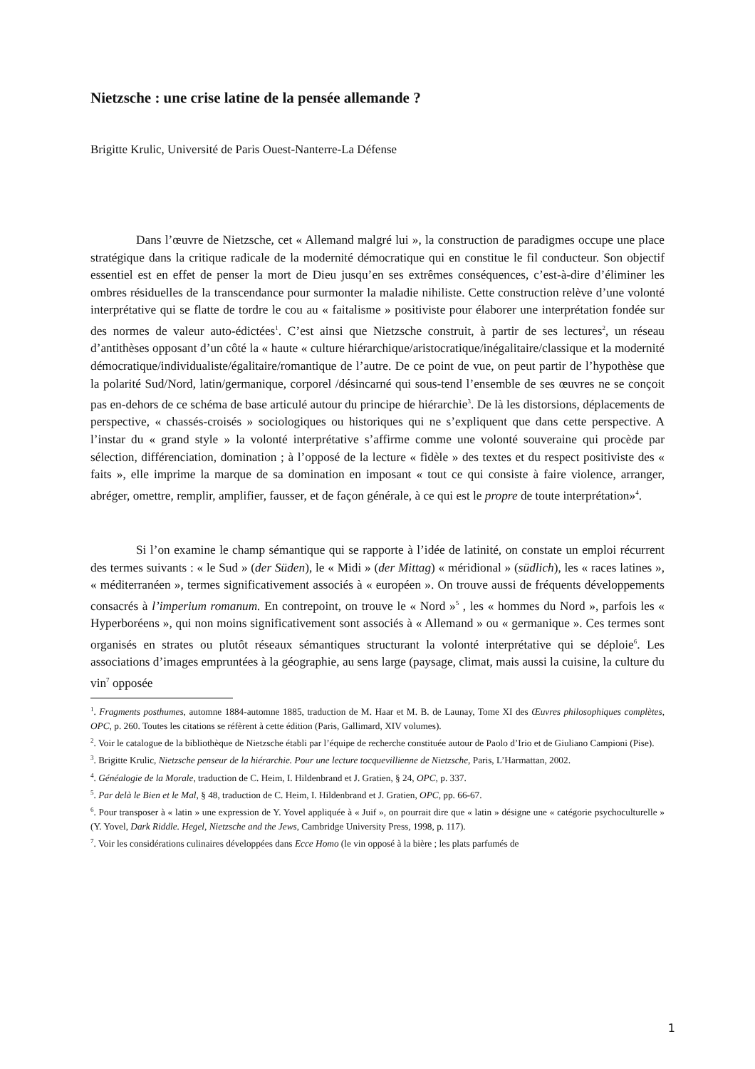Nietzsche : une crise latine de la pensée allemande ?
Brigitte Krulic, Université de Paris Ouest-Nanterre-La Défense
Dans l’œuvre de Nietzsche, cet « Allemand malgré lui », la construction de paradigmes occupe une place stratégique dans la critique radicale de la modernité démocratique qui en constitue le fil conducteur. Son objectif essentiel est en effet de penser la mort de Dieu jusqu’en ses extrêmes conséquences, c’est-à-dire d’éliminer les ombres résiduelles de la transcendance pour surmonter la maladie nihiliste. Cette construction relève d’une volonté interprétative qui se flatte de tordre le cou au « faitalisme » positiviste pour élaborer une interprétation fondée sur des normes de valeur auto-édictées<sup>1</sup>. C’est ainsi que Nietzsche construit, à partir de ses lectures<sup>2</sup>, un réseau d’antithèses opposant d’un côté la « haute « culture hiérarchique/aristocratique/inégalitaire/classique et la modernité démocratique/individualiste/égalitaire/romantique de l’autre. De ce point de vue, on peut partir de l’hypothèse que la polarité Sud/Nord, latin/germanique, corporel /désincarné qui sous-tend l’ensemble de ses œuvres ne se conçoit pas en-dehors de ce schéma de base articulé autour du principe de hiérarchie<sup>3</sup>. De là les distorsions, déplacements de perspective, « chassés-croisés » sociologiques ou historiques qui ne s’expliquent que dans cette perspective. A l’instar du « grand style » la volonté interprétative s’affirme comme une volonté souveraine qui procède par sélection, différenciation, domination ; à l’opposé de la lecture « fidèle » des textes et du respect positiviste des « faits », elle imprime la marque de sa domination en imposant « tout ce qui consiste à faire violence, arranger, abréger, omettre, remplir, amplifier, fausser, et de façon générale, à ce qui est le propre de toute interprétation»<sup>4</sup>.
Si l’on examine le champ sémantique qui se rapporte à l’idée de latinité, on constate un emploi récurrent des termes suivants : « le Sud » (der Süden), le « Midi » (der Mittag) « méridional » (südlich), les « races latines », « méditerranéen », termes significativement associés à « européen ». On trouve aussi de fréquents développements consacrés à l’imperium romanum. En contrepoint, on trouve le « Nord »<sup>5</sup> , les « hommes du Nord », parfois les « Hyperboréens », qui non moins significativement sont associés à « Allemand » ou « germanique ». Ces termes sont organisés en strates ou plutôt réseaux sémantiques structurant la volonté interprétative qui se déploie<sup>6</sup>. Les associations d’images empruntées à la géographie, au sens large (paysage, climat, mais aussi la cuisine, la culture du vin<sup>7</sup> opposée
<sup>1</sup>. Fragments posthumes, automne 1884-automne 1885, traduction de M. Haar et M. B. de Launay, Tome XI des Œuvres philosophiques complètes, OPC, p. 260. Toutes les citations se réfèrent à cette édition (Paris, Gallimard, XIV volumes).
<sup>2</sup>. Voir le catalogue de la bibliothèque de Nietzsche établi par l’équipe de recherche constituée autour de Paolo d’Irio et de Giuliano Campioni (Pise).
<sup>3</sup>. Brigitte Krulic, Nietzsche penseur de la hiérarchie. Pour une lecture tocquevillienne de Nietzsche, Paris, L’Harmattan, 2002.
<sup>4</sup>. Généalogie de la Morale, traduction de C. Heim, I. Hildenbrand et J. Gratien, § 24, OPC, p. 337.
<sup>5</sup>. Par delà le Bien et le Mal, § 48, traduction de C. Heim, I. Hildenbrand et J. Gratien, OPC, pp. 66-67.
<sup>6</sup>. Pour transposer à « latin » une expression de Y. Yovel appliquée à « Juif », on pourrait dire que « latin » désigne une « catégorie psychoculturelle » (Y. Yovel, Dark Riddle. Hegel, Nietzsche and the Jews, Cambridge University Press, 1998, p. 117).
<sup>7</sup>. Voir les considérations culinaires développées dans Ecce Homo (le vin opposé à la bière ; les plats parfumés de
1